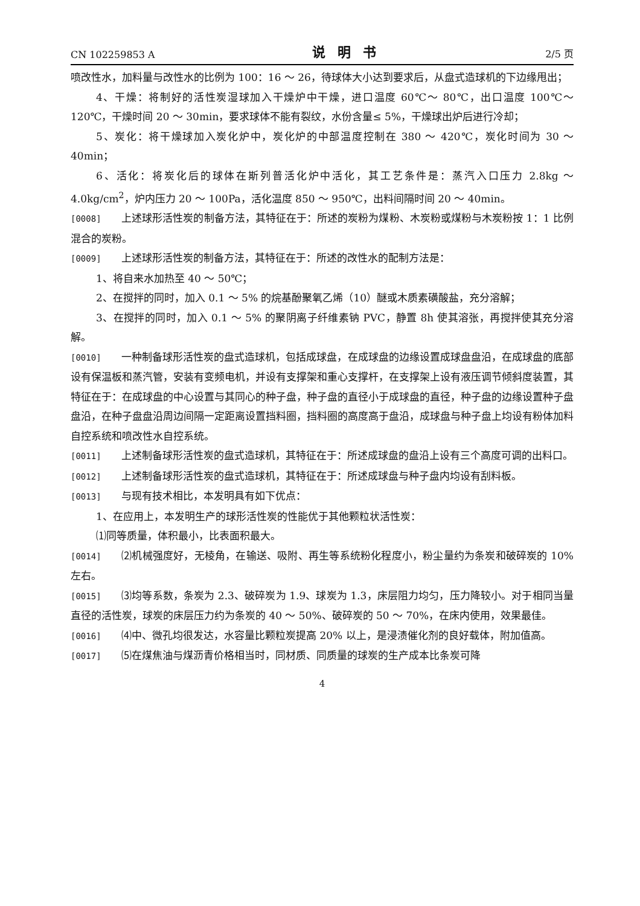CN 102259853 A 说明书 2/5 页
喷改性水，加料量与改性水的比例为 100：16 ～ 26，待球体大小达到要求后，从盘式造球机的下边缘甩出；
4、干燥：将制好的活性炭湿球加入干燥炉中干燥，进口温度 60℃～ 80℃，出口温度 100℃～ 120℃，干燥时间 20 ～ 30min，要求球体不能有裂纹，水份含量≤ 5%，干燥球出炉后进行冷却；
5、炭化：将干燥球加入炭化炉中，炭化炉的中部温度控制在 380 ～ 420℃，炭化时间为 30 ～ 40min；
6、活化：将炭化后的球体在斯列普活化炉中活化，其工艺条件是：蒸汽入口压力 2.8kg ～ 4.0kg/cm<sup>2</sup>，炉内压力 20 ～ 100Pa，活化温度 850 ～ 950℃，出料间隔时间 20 ～ 40min。
[0008] 上述球形活性炭的制备方法，其特征在于：所述的炭粉为煤粉、木炭粉或煤粉与木炭粉按 1：1 比例混合的炭粉。
[0009] 上述球形活性炭的制备方法，其特征在于：所述的改性水的配制方法是：
1、将自来水加热至 40 ～ 50℃；
2、在搅拌的同时，加入 0.1 ～ 5% 的烷基酚聚氧乙烯（10）醚或木质素磺酸盐，充分溶解；
3、在搅拌的同时，加入 0.1 ～ 5% 的聚阴离子纤维素钠 PVC，静置 8h 使其溶张，再搅拌使其充分溶解。
[0010] 一种制备球形活性炭的盘式造球机，包括成球盘，在成球盘的边缘设置成球盘盘沿，在成球盘的底部设有保温板和蒸汽管，安装有变频电机，并设有支撑架和重心支撑杆，在支撑架上设有液压调节倾斜度装置，其特征在于：在成球盘的中心设置与其同心的种子盘，种子盘的直径小于成球盘的直径，种子盘的边缘设置种子盘盘沿，在种子盘盘沿周边间隔一定距离设置挡料圈，挡料圈的高度高于盘沿，成球盘与种子盘上均设有粉体加料自控系统和喷改性水自控系统。
[0011] 上述制备球形活性炭的盘式造球机，其特征在于：所述成球盘的盘沿上设有三个高度可调的出料口。
[0012] 上述制备球形活性炭的盘式造球机，其特征在于：所述成球盘与种子盘内均设有刮料板。
[0013] 与现有技术相比，本发明具有如下优点：
1、在应用上，本发明生产的球形活性炭的性能优于其他颗粒状活性炭：
⑴同等质量，体积最小，比表面积最大。
[0014] ⑵机械强度好，无棱角，在输送、吸附、再生等系统粉化程度小，粉尘量约为条炭和破碎炭的 10% 左右。
[0015] ⑶均等系数，条炭为 2.3、破碎炭为 1.9、球炭为 1.3，床层阻力均匀，压力降较小。对于相同当量直径的活性炭，球炭的床层压力约为条炭的 40 ～ 50%、破碎炭的 50 ～ 70%，在床内使用，效果最佳。
[0016] ⑷中、微孔均很发达，水容量比颗粒炭提高 20% 以上，是浸渍催化剂的良好载体，附加值高。
[0017] ⑸在煤焦油与煤沥青价格相当时，同材质、同质量的球炭的生产成本比条炭可降
4